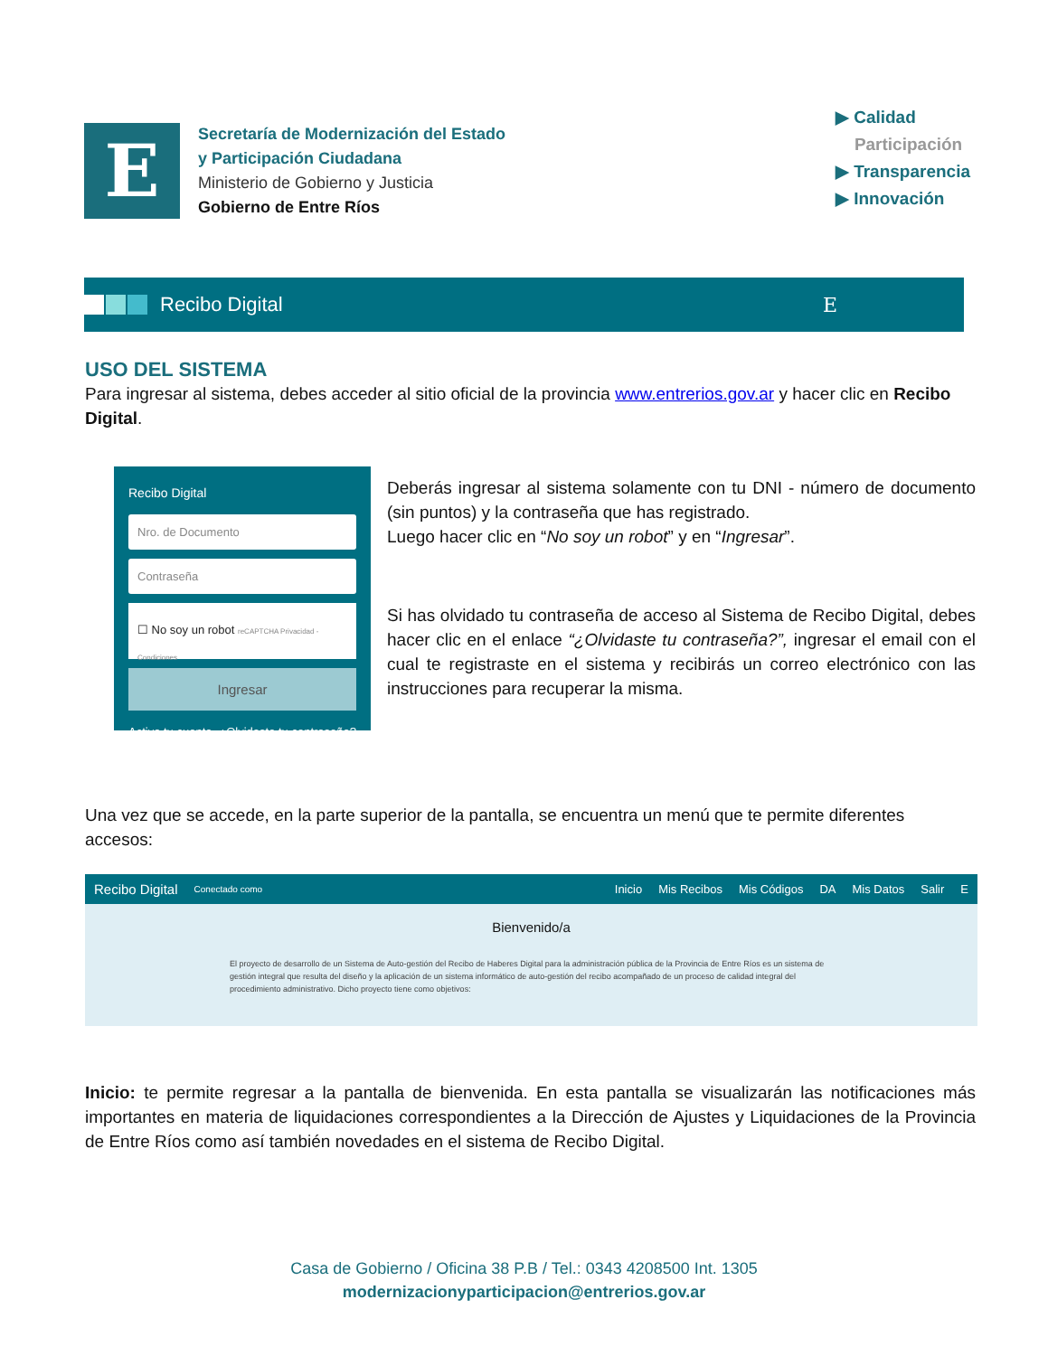E
Secretaría de Modernización del Estado
y Participación Ciudadana
Ministerio de Gobierno y Justicia
Gobierno de Entre Ríos
▶ Calidad
Participación
▶ Transparencia
▶ Innovación
Recibo Digital E
USO DEL SISTEMA
Para ingresar al sistema, debes acceder al sitio oficial de la provincia www.entrerios.gov.ar y hacer clic en Recibo Digital.
Recibo Digital
Nro. de Documento
Contraseña
☐ No soy un robot reCAPTCHA Privacidad - Condiciones
Ingresar
Activa tu cuenta ¿Olvidaste tu contraseña?
Deberás ingresar al sistema solamente con tu DNI - número de documento (sin puntos) y la contraseña que has registrado.
Luego hacer clic en “No soy un robot” y en “Ingresar”.
Si has olvidado tu contraseña de acceso al Sistema de Recibo Digital, debes hacer clic en el enlace “¿Olvidaste tu contraseña?”, ingresar el email con el cual te registraste en el sistema y recibirás un correo electrónico con las instrucciones para recuperar la misma.
Una vez que se accede, en la parte superior de la pantalla, se encuentra un menú que te permite diferentes accesos:
Recibo Digital Conectado como Inicio Mis Recibos Mis Códigos DA Mis Datos Salir E
Bienvenido/a
El proyecto de desarrollo de un Sistema de Auto-gestión del Recibo de Haberes Digital para la administración pública de la Provincia de Entre Ríos es un sistema de gestión integral que resulta del diseño y la aplicación de un sistema informático de auto-gestión del recibo acompañado de un proceso de calidad integral del procedimiento administrativo. Dicho proyecto tiene como objetivos:
Inicio: te permite regresar a la pantalla de bienvenida. En esta pantalla se visualizarán las notificaciones más importantes en materia de liquidaciones correspondientes a la Dirección de Ajustes y Liquidaciones de la Provincia de Entre Ríos como así también novedades en el sistema de Recibo Digital.
Casa de Gobierno / Oficina 38 P.B / Tel.: 0343 4208500 Int. 1305
modernizacionyparticipacion@entrerios.gov.ar